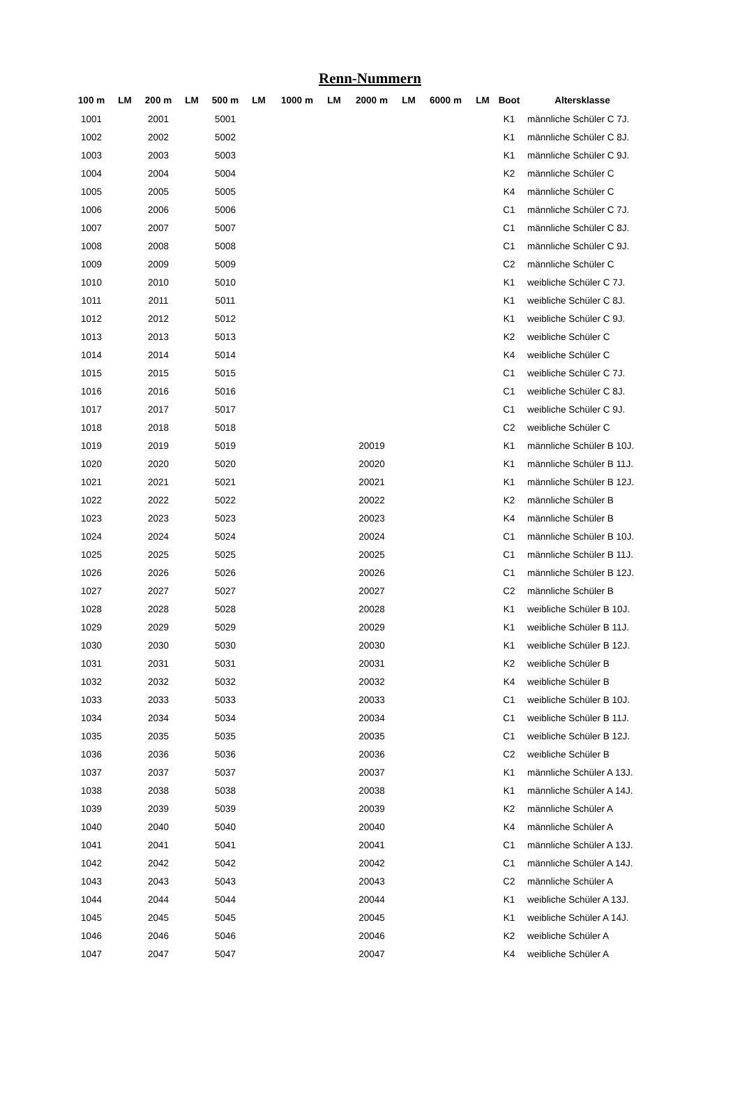Renn-Nummern
| 100 m | LM | 200 m | LM | 500 m | LM | 1000 m | LM | 2000 m | LM | 6000 m | LM | Boot | Altersklasse |
| --- | --- | --- | --- | --- | --- | --- | --- | --- | --- | --- | --- | --- | --- |
| 1001 | | 2001 | | 5001 | | | | | | | | K1 | männliche Schüler C 7J. |
| 1002 | | 2002 | | 5002 | | | | | | | | K1 | männliche Schüler C 8J. |
| 1003 | | 2003 | | 5003 | | | | | | | | K1 | männliche Schüler C 9J. |
| 1004 | | 2004 | | 5004 | | | | | | | | K2 | männliche Schüler C |
| 1005 | | 2005 | | 5005 | | | | | | | | K4 | männliche Schüler C |
| 1006 | | 2006 | | 5006 | | | | | | | | C1 | männliche Schüler C 7J. |
| 1007 | | 2007 | | 5007 | | | | | | | | C1 | männliche Schüler C 8J. |
| 1008 | | 2008 | | 5008 | | | | | | | | C1 | männliche Schüler C 9J. |
| 1009 | | 2009 | | 5009 | | | | | | | | C2 | männliche Schüler C |
| 1010 | | 2010 | | 5010 | | | | | | | | K1 | weibliche Schüler C 7J. |
| 1011 | | 2011 | | 5011 | | | | | | | | K1 | weibliche Schüler C 8J. |
| 1012 | | 2012 | | 5012 | | | | | | | | K1 | weibliche Schüler C 9J. |
| 1013 | | 2013 | | 5013 | | | | | | | | K2 | weibliche Schüler C |
| 1014 | | 2014 | | 5014 | | | | | | | | K4 | weibliche Schüler C |
| 1015 | | 2015 | | 5015 | | | | | | | | C1 | weibliche Schüler C 7J. |
| 1016 | | 2016 | | 5016 | | | | | | | | C1 | weibliche Schüler C 8J. |
| 1017 | | 2017 | | 5017 | | | | | | | | C1 | weibliche Schüler C 9J. |
| 1018 | | 2018 | | 5018 | | | | | | | | C2 | weibliche Schüler C |
| 1019 | | 2019 | | 5019 | | | | 20019 | | | | K1 | männliche Schüler B 10J. |
| 1020 | | 2020 | | 5020 | | | | 20020 | | | | K1 | männliche Schüler B 11J. |
| 1021 | | 2021 | | 5021 | | | | 20021 | | | | K1 | männliche Schüler B 12J. |
| 1022 | | 2022 | | 5022 | | | | 20022 | | | | K2 | männliche Schüler B |
| 1023 | | 2023 | | 5023 | | | | 20023 | | | | K4 | männliche Schüler B |
| 1024 | | 2024 | | 5024 | | | | 20024 | | | | C1 | männliche Schüler B 10J. |
| 1025 | | 2025 | | 5025 | | | | 20025 | | | | C1 | männliche Schüler B 11J. |
| 1026 | | 2026 | | 5026 | | | | 20026 | | | | C1 | männliche Schüler B 12J. |
| 1027 | | 2027 | | 5027 | | | | 20027 | | | | C2 | männliche Schüler B |
| 1028 | | 2028 | | 5028 | | | | 20028 | | | | K1 | weibliche Schüler B 10J. |
| 1029 | | 2029 | | 5029 | | | | 20029 | | | | K1 | weibliche Schüler B 11J. |
| 1030 | | 2030 | | 5030 | | | | 20030 | | | | K1 | weibliche Schüler B 12J. |
| 1031 | | 2031 | | 5031 | | | | 20031 | | | | K2 | weibliche Schüler B |
| 1032 | | 2032 | | 5032 | | | | 20032 | | | | K4 | weibliche Schüler B |
| 1033 | | 2033 | | 5033 | | | | 20033 | | | | C1 | weibliche Schüler B 10J. |
| 1034 | | 2034 | | 5034 | | | | 20034 | | | | C1 | weibliche Schüler B 11J. |
| 1035 | | 2035 | | 5035 | | | | 20035 | | | | C1 | weibliche Schüler B 12J. |
| 1036 | | 2036 | | 5036 | | | | 20036 | | | | C2 | weibliche Schüler B |
| 1037 | | 2037 | | 5037 | | | | 20037 | | | | K1 | männliche Schüler A 13J. |
| 1038 | | 2038 | | 5038 | | | | 20038 | | | | K1 | männliche Schüler A 14J. |
| 1039 | | 2039 | | 5039 | | | | 20039 | | | | K2 | männliche Schüler A |
| 1040 | | 2040 | | 5040 | | | | 20040 | | | | K4 | männliche Schüler A |
| 1041 | | 2041 | | 5041 | | | | 20041 | | | | C1 | männliche Schüler A 13J. |
| 1042 | | 2042 | | 5042 | | | | 20042 | | | | C1 | männliche Schüler A 14J. |
| 1043 | | 2043 | | 5043 | | | | 20043 | | | | C2 | männliche Schüler A |
| 1044 | | 2044 | | 5044 | | | | 20044 | | | | K1 | weibliche Schüler A 13J. |
| 1045 | | 2045 | | 5045 | | | | 20045 | | | | K1 | weibliche Schüler A 14J. |
| 1046 | | 2046 | | 5046 | | | | 20046 | | | | K2 | weibliche Schüler A |
| 1047 | | 2047 | | 5047 | | | | 20047 | | | | K4 | weibliche Schüler A |